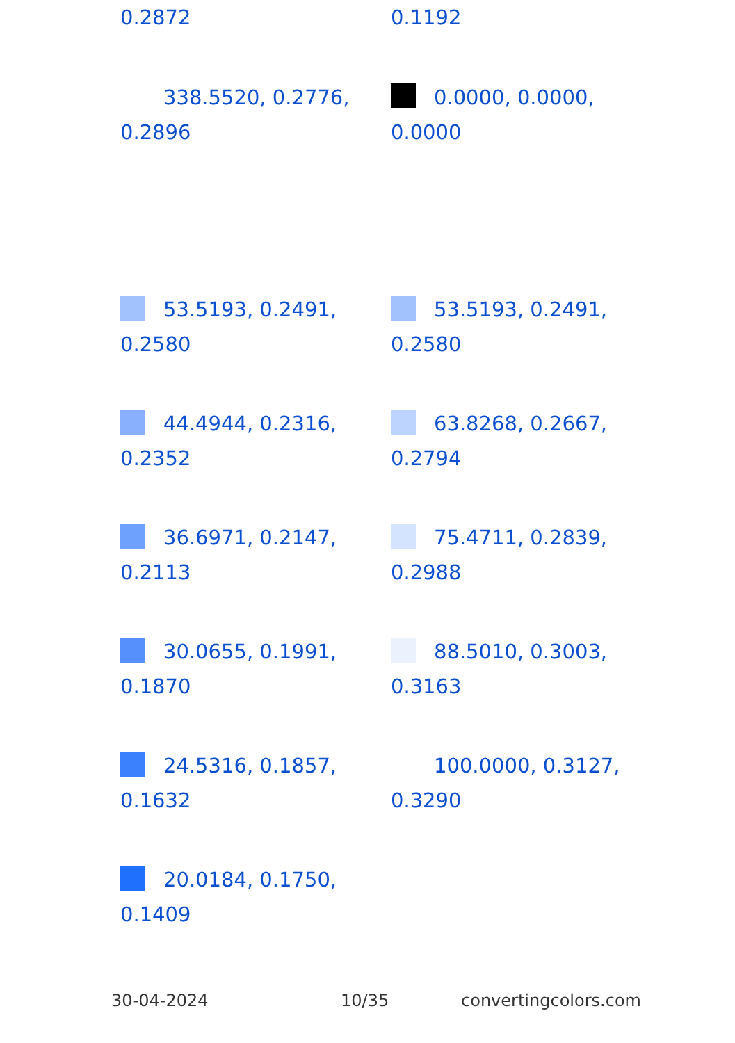0.2872 0.1192
338.5520, 0.2776, 0.2896
0.0000, 0.0000, 0.0000
53.5193, 0.2491, 0.2580
53.5193, 0.2491, 0.2580
44.4944, 0.2316, 0.2352
63.8268, 0.2667, 0.2794
36.6971, 0.2147, 0.2113
75.4711, 0.2839, 0.2988
30.0655, 0.1991, 0.1870
88.5010, 0.3003, 0.3163
24.5316, 0.1857, 0.1632
100.0000, 0.3127, 0.3290
20.0184, 0.1750, 0.1409
30-04-2024 10/35 convertingcolors.com